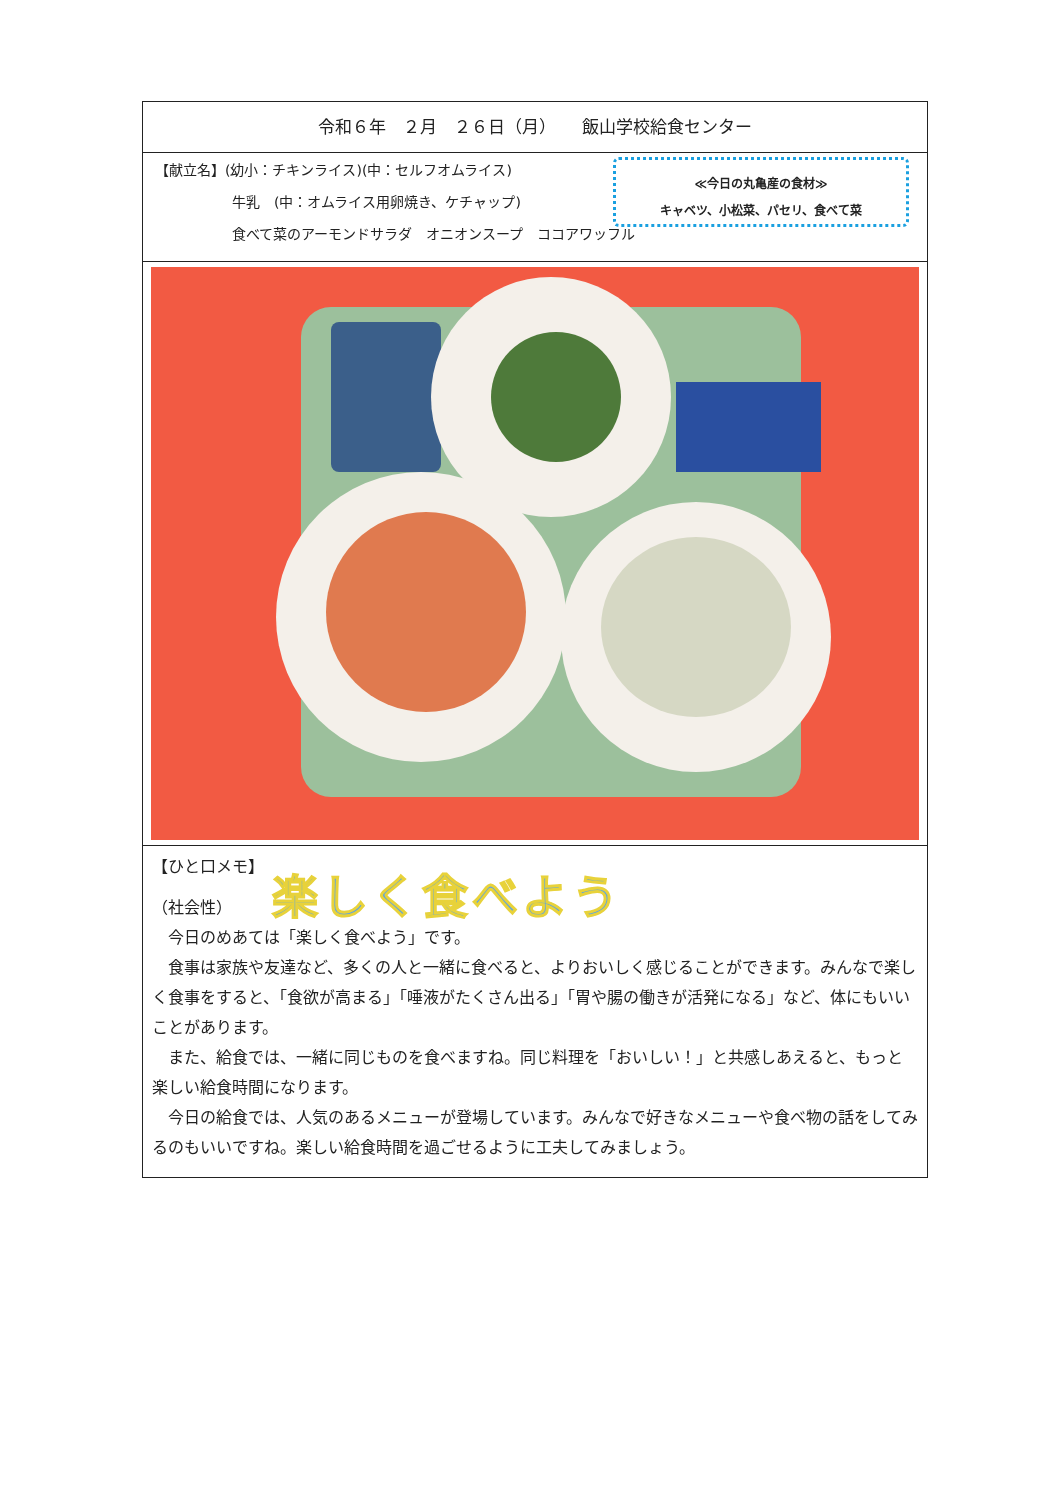令和６年　２月　２６日（月）　　飯山学校給食センター
【献立名】(幼小：チキンライス)(中：セルフオムライス)
牛乳　(中：オムライス用卵焼き、ケチャップ)
食べて菜のアーモンドサラダ　オニオンスープ　ココアワッフル
≪今日の丸亀産の食材≫
キャベツ、小松菜、パセリ、食べて菜
【ひと口メモ】
（社会性） 楽しく食べよう
　今日のめあては「楽しく食べよう」です。
　食事は家族や友達など、多くの人と一緒に食べると、よりおいしく感じることができます。みんなで楽しく食事をすると、「食欲が高まる」「唾液がたくさん出る」「胃や腸の働きが活発になる」など、体にもいいことがあります。
　また、給食では、一緒に同じものを食べますね。同じ料理を「おいしい！」と共感しあえると、もっと楽しい給食時間になります。
　今日の給食では、人気のあるメニューが登場しています。みんなで好きなメニューや食べ物の話をしてみるのもいいですね。楽しい給食時間を過ごせるように工夫してみましょう。